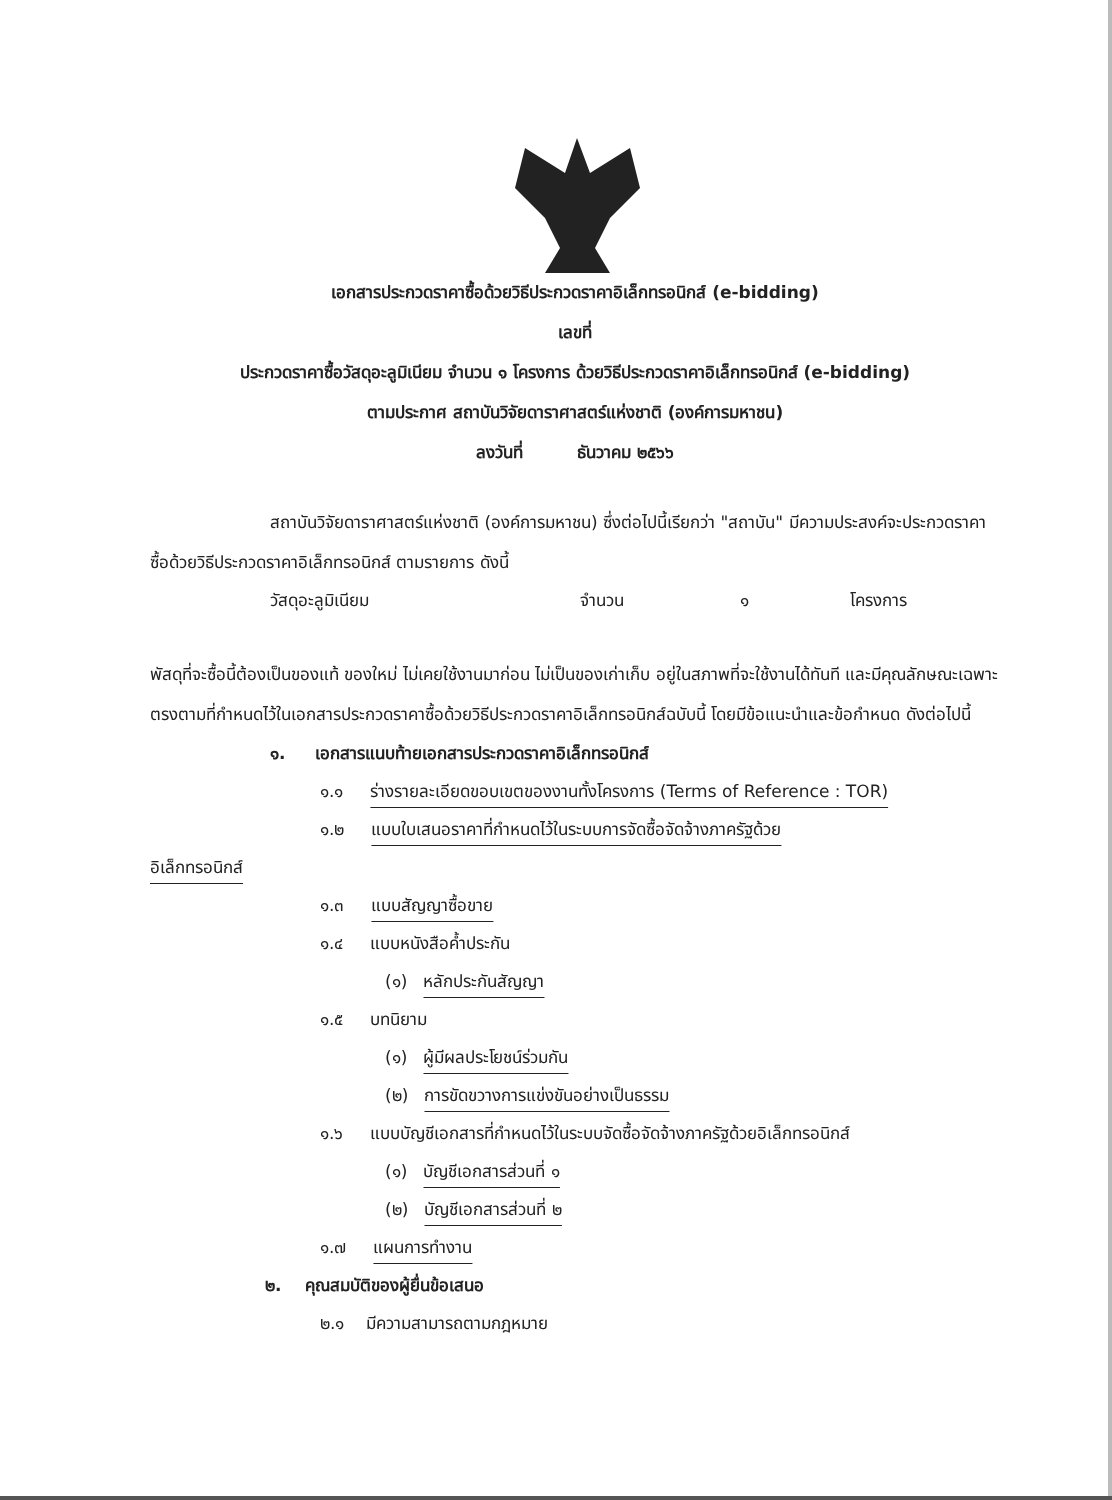เอกสารประกวดราคาซื้อด้วยวิธีประกวดราคาอิเล็กทรอนิกส์ (e-bidding)
เลขที่
ประกวดราคาซื้อวัสดุอะลูมิเนียม จำนวน ๑ โครงการ ด้วยวิธีประกวดราคาอิเล็กทรอนิกส์ (e-bidding)
ตามประกาศ สถาบันวิจัยดาราศาสตร์แห่งชาติ (องค์การมหาชน)
ลงวันที่ ธันวาคม ๒๕๖๖
สถาบันวิจัยดาราศาสตร์แห่งชาติ (องค์การมหาชน) ซึ่งต่อไปนี้เรียกว่า "สถาบัน" มีความประสงค์จะประกวดราคาซื้อด้วยวิธีประกวดราคาอิเล็กทรอนิกส์ ตามรายการ ดังนี้
วัสดุอะลูมิเนียม จำนวน ๑ โครงการ
พัสดุที่จะซื้อนี้ต้องเป็นของแท้ ของใหม่ ไม่เคยใช้งานมาก่อน ไม่เป็นของเก่าเก็บ อยู่ในสภาพที่จะใช้งานได้ทันที และมีคุณลักษณะเฉพาะตรงตามที่กำหนดไว้ในเอกสารประกวดราคาซื้อด้วยวิธีประกวดราคาอิเล็กทรอนิกส์ฉบับนี้ โดยมีข้อแนะนำและข้อกำหนด ดังต่อไปนี้
๑. เอกสารแนบท้ายเอกสารประกวดราคาอิเล็กทรอนิกส์
๑.๑ ร่างรายละเอียดขอบเขตของงานทั้งโครงการ (Terms of Reference : TOR)
๑.๒ แบบใบเสนอราคาที่กำหนดไว้ในระบบการจัดซื้อจัดจ้างภาครัฐด้วย
อิเล็กทรอนิกส์
๑.๓ แบบสัญญาซื้อขาย
๑.๔ แบบหนังสือค้ำประกัน
(๑) หลักประกันสัญญา
๑.๕ บทนิยาม
(๑) ผู้มีผลประโยชน์ร่วมกัน
(๒) การขัดขวางการแข่งขันอย่างเป็นธรรม
๑.๖ แบบบัญชีเอกสารที่กำหนดไว้ในระบบจัดซื้อจัดจ้างภาครัฐด้วยอิเล็กทรอนิกส์
(๑) บัญชีเอกสารส่วนที่ ๑
(๒) บัญชีเอกสารส่วนที่ ๒
๑.๗ แผนการทำงาน
๒. คุณสมบัติของผู้ยื่นข้อเสนอ
๒.๑ มีความสามารถตามกฎหมาย